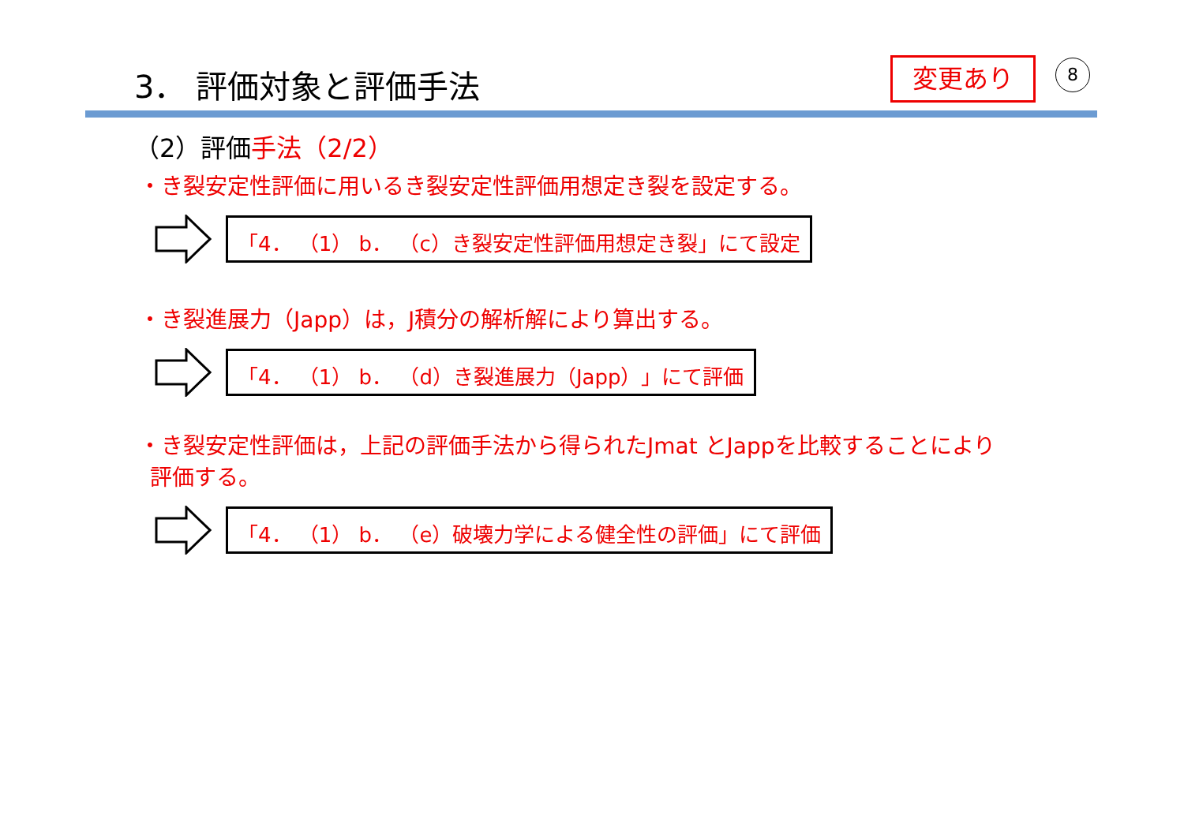3． 評価対象と評価手法 変更あり 8
（2）評価手法（2/2）
・き裂安定性評価に用いるき裂安定性評価用想定き裂を設定する。
「4． （1） b． （c）き裂安定性評価用想定き裂」にて設定
・き裂進展力（Japp）は，J積分の解析解により算出する。
「4． （1） b． （d）き裂進展力（Japp）」にて評価
・き裂安定性評価は，上記の評価手法から得られたJmat とJappを比較することにより
評価する。
「4． （1） b． （e）破壊力学による健全性の評価」にて評価